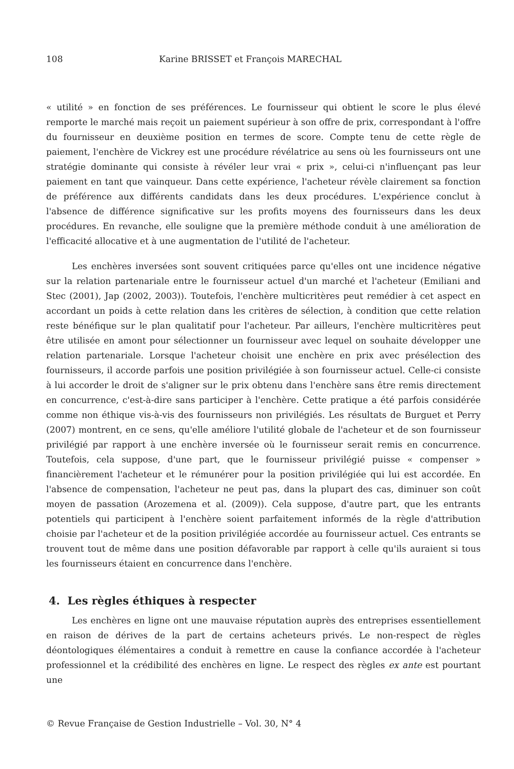108 Karine BRISSET et François MARECHAL
« utilité » en fonction de ses préférences. Le fournisseur qui obtient le score le plus élevé remporte le marché mais reçoit un paiement supérieur à son offre de prix, correspondant à l'offre du fournisseur en deuxième position en termes de score. Compte tenu de cette règle de paiement, l'enchère de Vickrey est une procédure révélatrice au sens où les fournisseurs ont une stratégie dominante qui consiste à révéler leur vrai « prix », celui-ci n'influençant pas leur paiement en tant que vainqueur. Dans cette expérience, l'acheteur révèle clairement sa fonction de préférence aux différents candidats dans les deux procédures. L'expérience conclut à l'absence de différence significative sur les profits moyens des fournisseurs dans les deux procédures. En revanche, elle souligne que la première méthode conduit à une amélioration de l'efficacité allocative et à une augmentation de l'utilité de l'acheteur.
Les enchères inversées sont souvent critiquées parce qu'elles ont une incidence négative sur la relation partenariale entre le fournisseur actuel d'un marché et l'acheteur (Emiliani and Stec (2001), Jap (2002, 2003)). Toutefois, l'enchère multicritères peut remédier à cet aspect en accordant un poids à cette relation dans les critères de sélection, à condition que cette relation reste bénéfique sur le plan qualitatif pour l'acheteur. Par ailleurs, l'enchère multicritères peut être utilisée en amont pour sélectionner un fournisseur avec lequel on souhaite développer une relation partenariale. Lorsque l'acheteur choisit une enchère en prix avec présélection des fournisseurs, il accorde parfois une position privilégiée à son fournisseur actuel. Celle-ci consiste à lui accorder le droit de s'aligner sur le prix obtenu dans l'enchère sans être remis directement en concurrence, c'est-à-dire sans participer à l'enchère. Cette pratique a été parfois considérée comme non éthique vis-à-vis des fournisseurs non privilégiés. Les résultats de Burguet et Perry (2007) montrent, en ce sens, qu'elle améliore l'utilité globale de l'acheteur et de son fournisseur privilégié par rapport à une enchère inversée où le fournisseur serait remis en concurrence. Toutefois, cela suppose, d'une part, que le fournisseur privilégié puisse « compenser » financièrement l'acheteur et le rémunérer pour la position privilégiée qui lui est accordée. En l'absence de compensation, l'acheteur ne peut pas, dans la plupart des cas, diminuer son coût moyen de passation (Arozemena et al. (2009)). Cela suppose, d'autre part, que les entrants potentiels qui participent à l'enchère soient parfaitement informés de la règle d'attribution choisie par l'acheteur et de la position privilégiée accordée au fournisseur actuel. Ces entrants se trouvent tout de même dans une position défavorable par rapport à celle qu'ils auraient si tous les fournisseurs étaient en concurrence dans l'enchère.
4. Les règles éthiques à respecter
Les enchères en ligne ont une mauvaise réputation auprès des entreprises essentiellement en raison de dérives de la part de certains acheteurs privés. Le non-respect de règles déontologiques élémentaires a conduit à remettre en cause la confiance accordée à l'acheteur professionnel et la crédibilité des enchères en ligne. Le respect des règles ex ante est pourtant une
© Revue Française de Gestion Industrielle – Vol. 30, N° 4